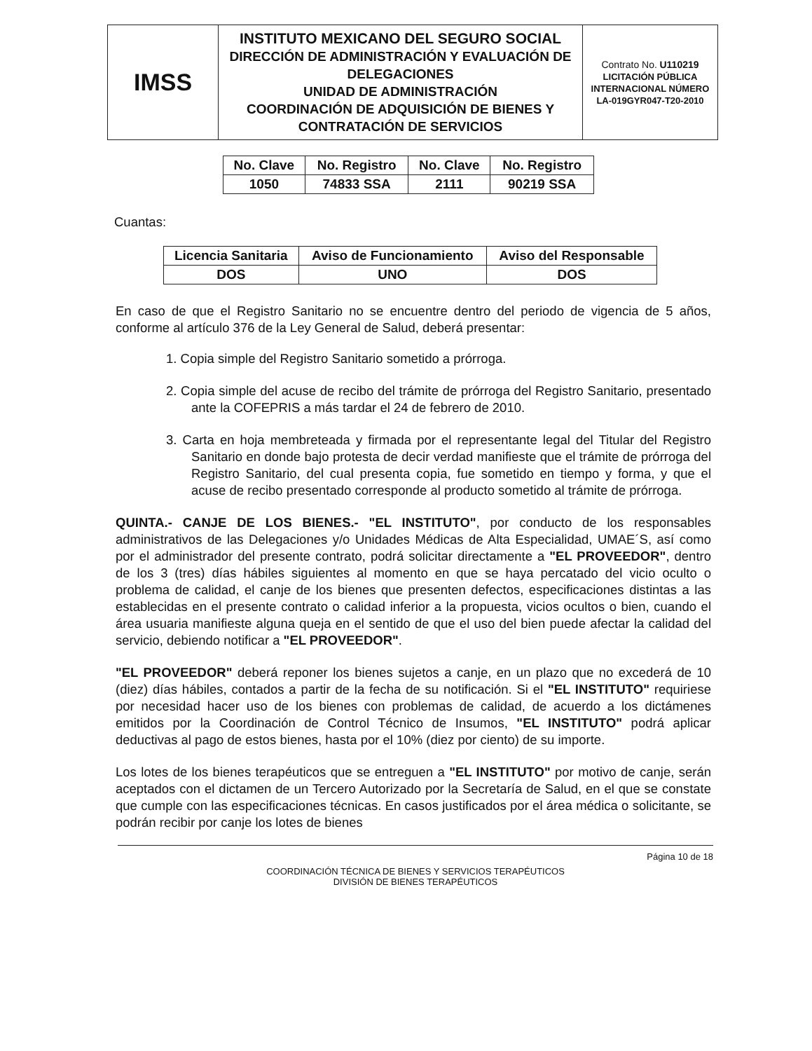| IMSS | INSTITUTO MEXICANO DEL SEGURO SOCIAL DIRECCIÓN DE ADMINISTRACIÓN Y EVALUACIÓN DE DELEGACIONES UNIDAD DE ADMINISTRACIÓN COORDINACIÓN DE ADQUISICIÓN DE BIENES Y CONTRATACIÓN DE SERVICIOS | Contrato No. U110219 LICITACIÓN PÚBLICA INTERNACIONAL NÚMERO LA-019GYR047-T20-2010 |
| No. Clave | No. Registro | No. Clave | No. Registro |
| --- | --- | --- | --- |
| 1050 | 74833 SSA | 2111 | 90219 SSA |
Cuantas:
| Licencia Sanitaria | Aviso de Funcionamiento | Aviso del Responsable |
| --- | --- | --- |
| DOS | UNO | DOS |
En caso de que el Registro Sanitario no se encuentre dentro del periodo de vigencia de 5 años, conforme al artículo 376 de la Ley General de Salud, deberá presentar:
1. Copia simple del Registro Sanitario sometido a prórroga.
2. Copia simple del acuse de recibo del trámite de prórroga del Registro Sanitario, presentado ante la COFEPRIS a más tardar el 24 de febrero de 2010.
3. Carta en hoja membreteada y firmada por el representante legal del Titular del Registro Sanitario en donde bajo protesta de decir verdad manifieste que el trámite de prórroga del Registro Sanitario, del cual presenta copia, fue sometido en tiempo y forma, y que el acuse de recibo presentado corresponde al producto sometido al trámite de prórroga.
QUINTA.- CANJE DE LOS BIENES.- "EL INSTITUTO", por conducto de los responsables administrativos de las Delegaciones y/o Unidades Médicas de Alta Especialidad, UMAE´S, así como por el administrador del presente contrato, podrá solicitar directamente a "EL PROVEEDOR", dentro de los 3 (tres) días hábiles siguientes al momento en que se haya percatado del vicio oculto o problema de calidad, el canje de los bienes que presenten defectos, especificaciones distintas a las establecidas en el presente contrato o calidad inferior a la propuesta, vicios ocultos o bien, cuando el área usuaria manifieste alguna queja en el sentido de que el uso del bien puede afectar la calidad del servicio, debiendo notificar a "EL PROVEEDOR".
"EL PROVEEDOR" deberá reponer los bienes sujetos a canje, en un plazo que no excederá de 10 (diez) días hábiles, contados a partir de la fecha de su notificación. Si el "EL INSTITUTO" requiriese por necesidad hacer uso de los bienes con problemas de calidad, de acuerdo a los dictámenes emitidos por la Coordinación de Control Técnico de Insumos, "EL INSTITUTO" podrá aplicar deductivas al pago de estos bienes, hasta por el 10% (diez por ciento) de su importe.
Los lotes de los bienes terapéuticos que se entreguen a "EL INSTITUTO" por motivo de canje, serán aceptados con el dictamen de un Tercero Autorizado por la Secretaría de Salud, en el que se constate que cumple con las especificaciones técnicas. En casos justificados por el área médica o solicitante, se podrán recibir por canje los lotes de bienes
Página 10 de 18
COORDINACIÓN TÉCNICA DE BIENES Y SERVICIOS TERAPÉUTICOS
DIVISIÓN DE BIENES TERAPÉUTICOS